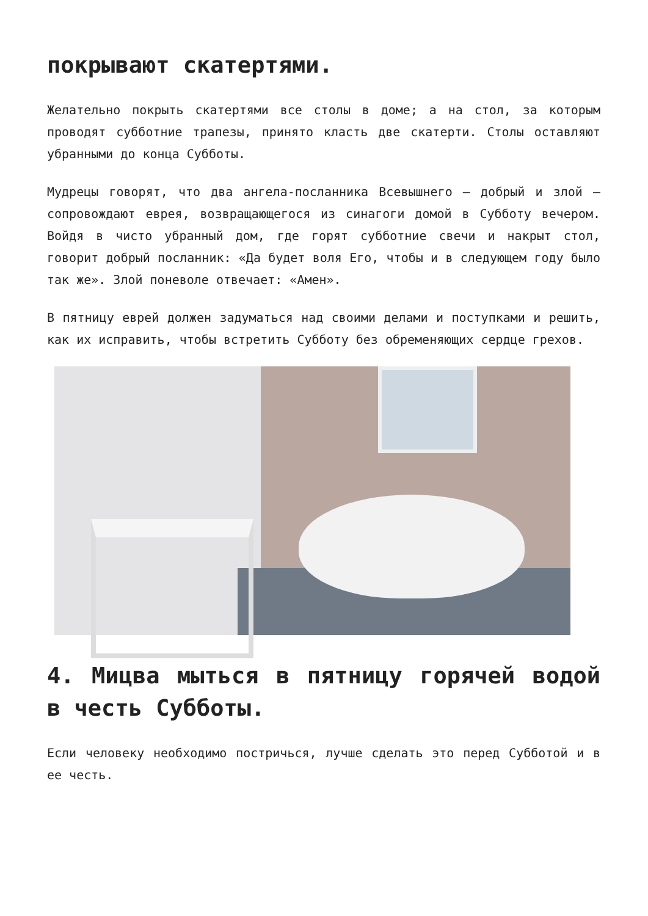покрывают скатертями.
Желательно покрыть скатертями все столы в доме; а на стол, за которым проводят субботние трапезы, принято класть две скатерти. Столы оставляют убранными до конца Субботы.
Мудрецы говорят, что два ангела-посланника Всевышнего — добрый и злой — сопровождают еврея, возвращающегося из синагоги домой в Субботу вечером. Войдя в чисто убранный дом, где горят субботние свечи и накрыт стол, говорит добрый посланник: «Да будет воля Его, чтобы и в следующем году было так же». Злой поневоле отвечает: «Амен».
В пятницу еврей должен задуматься над своими делами и поступками и решить, как их исправить, чтобы встретить Субботу без обременяющих сердце грехов.
4. Мицва мыться в пятницу горячей водой в честь Субботы.
Если человеку необходимо постричься, лучше сделать это перед Субботой и в ее честь.